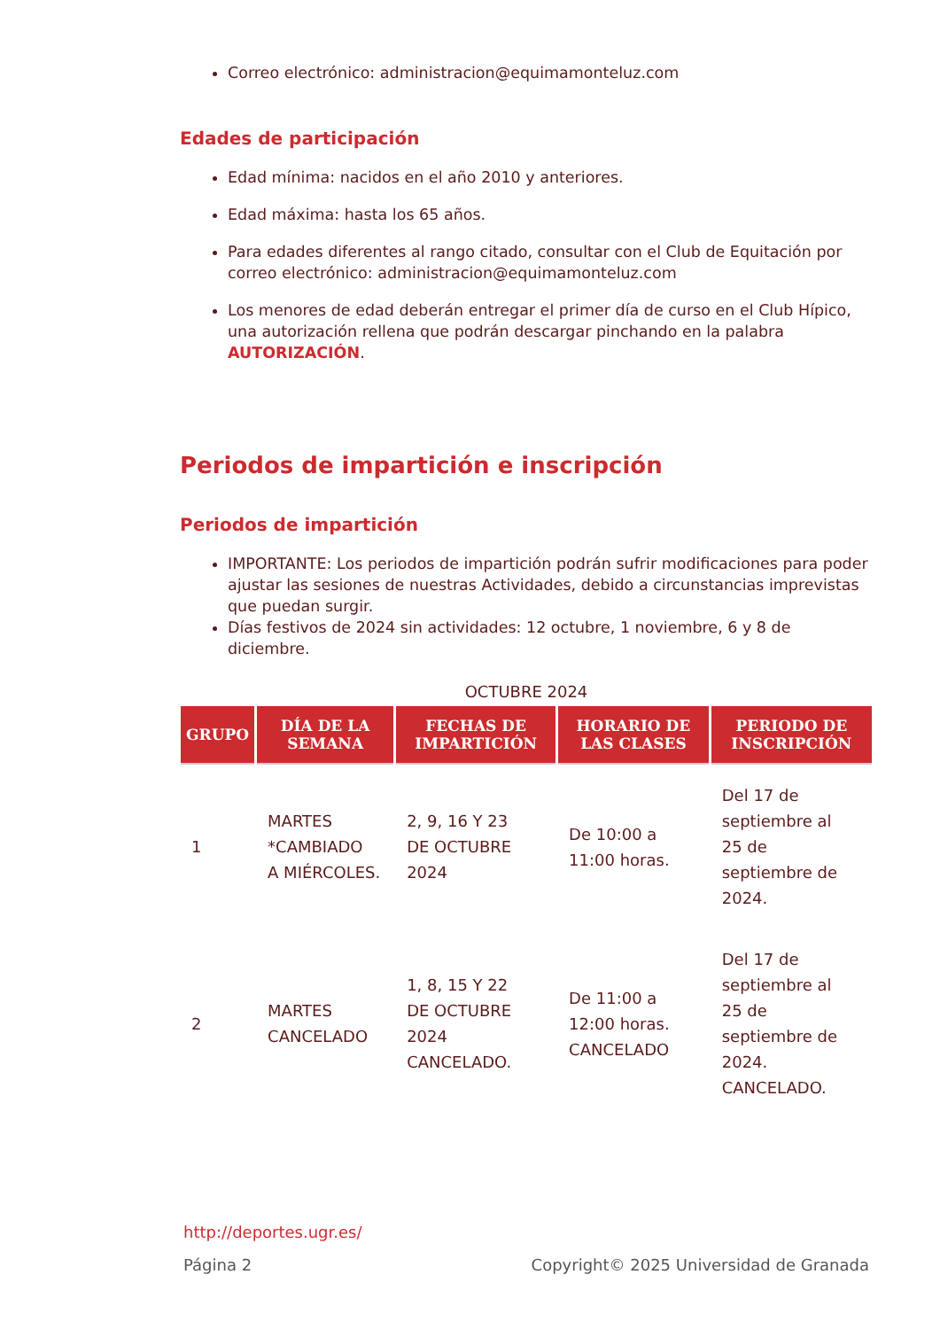Correo electrónico: administracion@equimamonteluz.com
Edades de participación
Edad mínima: nacidos en el año 2010 y anteriores.
Edad máxima: hasta los 65 años.
Para edades diferentes al rango citado, consultar con el Club de Equitación por correo electrónico: administracion@equimamonteluz.com
Los menores de edad deberán entregar el primer día de curso en el Club Hípico, una autorización rellena que podrán descargar pinchando en la palabra AUTORIZACIÓN.
Periodos de impartición e inscripción
Periodos de impartición
IMPORTANTE: Los periodos de impartición podrán sufrir modificaciones para poder ajustar las sesiones de nuestras Actividades, debido a circunstancias imprevistas que puedan surgir.
Días festivos de 2024 sin actividades: 12 octubre, 1 noviembre, 6 y 8 de diciembre.
OCTUBRE 2024
| GRUPO | DÍA DE LA SEMANA | FECHAS DE IMPARTICIÓN | HORARIO DE LAS CLASES | PERIODO DE INSCRIPCIÓN |
| --- | --- | --- | --- | --- |
| 1 | MARTES *CAMBIADO A MIÉRCOLES. | 2, 9, 16 Y 23 DE OCTUBRE 2024 | De 10:00 a 11:00 horas. | Del 17 de septiembre al 25 de septiembre de 2024. |
| 2 | MARTES CANCELADO | 1, 8, 15 Y 22 DE OCTUBRE 2024 CANCELADO. | De 11:00 a 12:00 horas. CANCELADO | Del 17 de septiembre al 25 de septiembre de 2024. CANCELADO. |
http://deportes.ugr.es/
Página 2 Copyright© 2025 Universidad de Granada